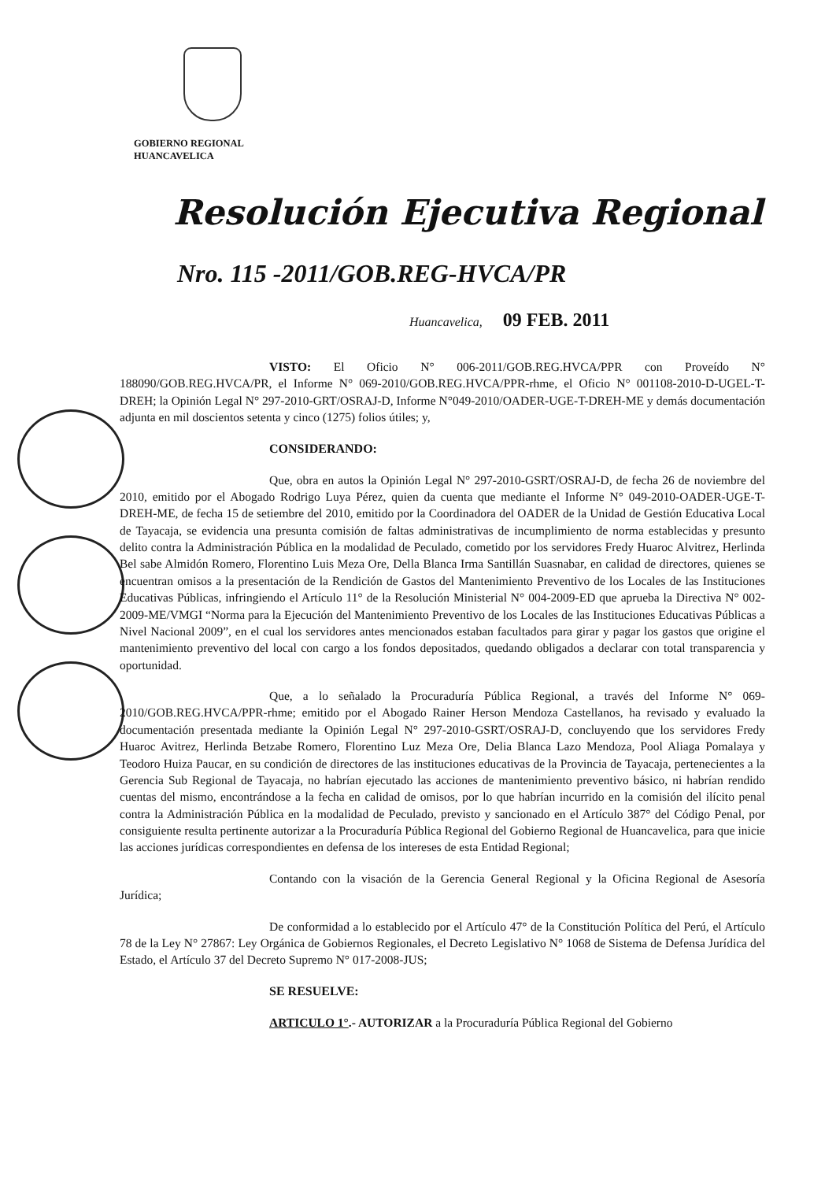GOBIERNO REGIONAL
HUANCAVELICA
Resolución Ejecutiva Regional
Nro. 115 -2011/GOB.REG-HVCA/PR
Huancavelica, 09 FEB. 2011
VISTO: El Oficio N° 006-2011/GOB.REG.HVCA/PPR con Proveído N° 188090/GOB.REG.HVCA/PR, el Informe N° 069-2010/GOB.REG.HVCA/PPR-rhme, el Oficio N° 001108-2010-D-UGEL-T-DREH; la Opinión Legal N° 297-2010-GRT/OSRAJ-D, Informe N°049-2010/OADER-UGE-T-DREH-ME y demás documentación adjunta en mil doscientos setenta y cinco (1275) folios útiles; y,
CONSIDERANDO:
Que, obra en autos la Opinión Legal N° 297-2010-GSRT/OSRAJ-D, de fecha 26 de noviembre del 2010, emitido por el Abogado Rodrigo Luya Pérez, quien da cuenta que mediante el Informe N° 049-2010-OADER-UGE-T-DREH-ME, de fecha 15 de setiembre del 2010, emitido por la Coordinadora del OADER de la Unidad de Gestión Educativa Local de Tayacaja, se evidencia una presunta comisión de faltas administrativas de incumplimiento de norma establecidas y presunto delito contra la Administración Pública en la modalidad de Peculado, cometido por los servidores Fredy Huaroc Alvitrez, Herlinda Bel sabe Almidón Romero, Florentino Luis Meza Ore, Della Blanca Irma Santillán Suasnabar, en calidad de directores, quienes se encuentran omisos a la presentación de la Rendición de Gastos del Mantenimiento Preventivo de los Locales de las Instituciones Educativas Públicas, infringiendo el Artículo 11° de la Resolución Ministerial N° 004-2009-ED que aprueba la Directiva N° 002-2009-ME/VMGI “Norma para la Ejecución del Mantenimiento Preventivo de los Locales de las Instituciones Educativas Públicas a Nivel Nacional 2009”, en el cual los servidores antes mencionados estaban facultados para girar y pagar los gastos que origine el mantenimiento preventivo del local con cargo a los fondos depositados, quedando obligados a declarar con total transparencia y oportunidad.
Que, a lo señalado la Procuraduría Pública Regional, a través del Informe N° 069-2010/GOB.REG.HVCA/PPR-rhme; emitido por el Abogado Rainer Herson Mendoza Castellanos, ha revisado y evaluado la documentación presentada mediante la Opinión Legal N° 297-2010-GSRT/OSRAJ-D, concluyendo que los servidores Fredy Huaroc Avitrez, Herlinda Betzabe Romero, Florentino Luz Meza Ore, Delia Blanca Lazo Mendoza, Pool Aliaga Pomalaya y Teodoro Huiza Paucar, en su condición de directores de las instituciones educativas de la Provincia de Tayacaja, pertenecientes a la Gerencia Sub Regional de Tayacaja, no habrían ejecutado las acciones de mantenimiento preventivo básico, ni habrían rendido cuentas del mismo, encontrándose a la fecha en calidad de omisos, por lo que habrían incurrido en la comisión del ilícito penal contra la Administración Pública en la modalidad de Peculado, previsto y sancionado en el Artículo 387° del Código Penal, por consiguiente resulta pertinente autorizar a la Procuraduría Pública Regional del Gobierno Regional de Huancavelica, para que inicie las acciones jurídicas correspondientes en defensa de los intereses de esta Entidad Regional;
Contando con la visación de la Gerencia General Regional y la Oficina Regional de Asesoría Jurídica;
De conformidad a lo establecido por el Artículo 47° de la Constitución Política del Perú, el Artículo 78 de la Ley N° 27867: Ley Orgánica de Gobiernos Regionales, el Decreto Legislativo N° 1068 de Sistema de Defensa Jurídica del Estado, el Artículo 37 del Decreto Supremo N° 017-2008-JUS;
SE RESUELVE:
ARTICULO 1°.- AUTORIZAR a la Procuraduría Pública Regional del Gobierno